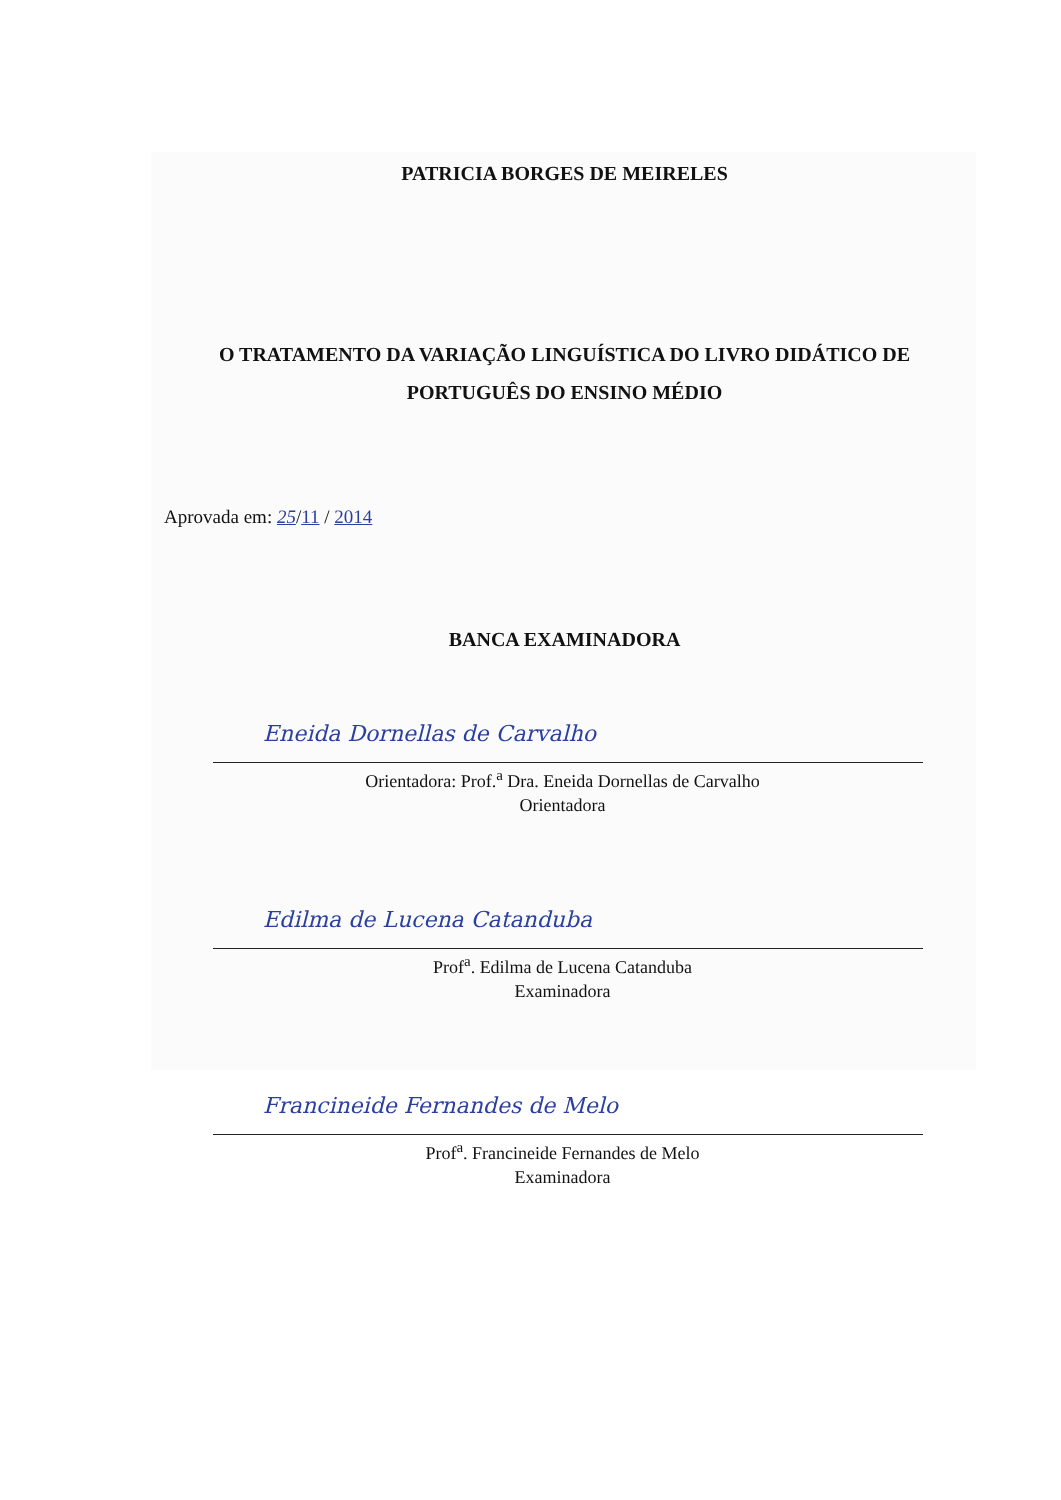PATRICIA BORGES DE MEIRELES
O TRATAMENTO DA VARIAÇÃO LINGUÍSTICA DO LIVRO DIDÁTICO DE
PORTUGUÊS DO ENSINO MÉDIO
Aprovada em: 25/11 / 2014
BANCA EXAMINADORA
Eneida Dornellas de Carvalho
Orientadora: Prof.<sup>a</sup> Dra. Eneida Dornellas de Carvalho
Orientadora
Edilma de Lucena Catanduba
Prof<sup>a</sup>. Edilma de Lucena Catanduba
Examinadora
Francineide Fernandes de Melo
Prof<sup>a</sup>. Francineide Fernandes de Melo
Examinadora